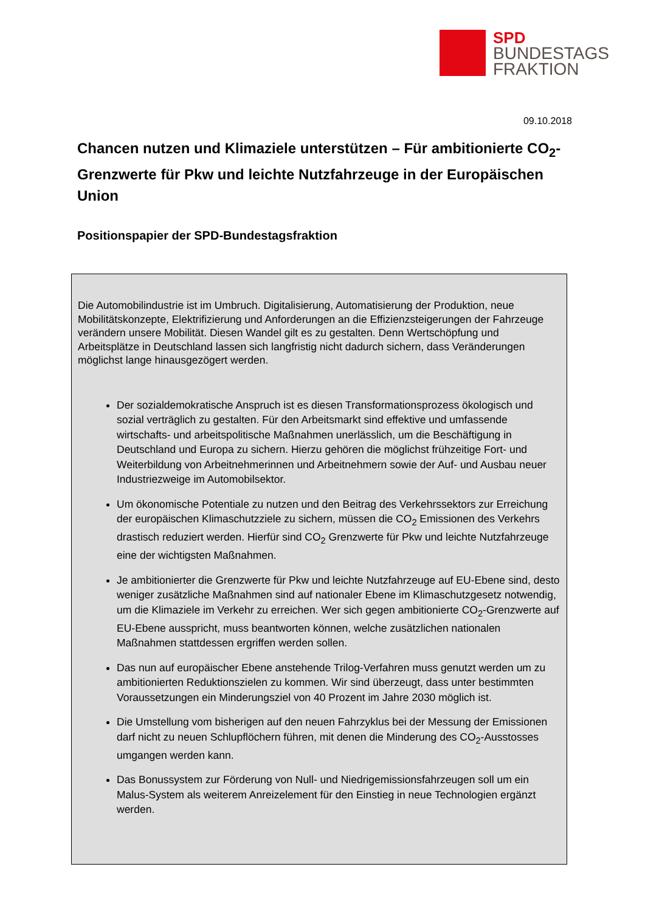SPD
BUNDESTAGS
FRAKTION
09.10.2018
Chancen nutzen und Klimaziele unterstützen – Für ambitionierte CO<sub>2</sub>-Grenzwerte für Pkw und leichte Nutzfahrzeuge in der Europäischen Union
Positionspapier der SPD-Bundestagsfraktion
Die Automobilindustrie ist im Umbruch. Digitalisierung, Automatisierung der Produktion, neue Mobilitätskonzepte, Elektrifizierung und Anforderungen an die Effizienzsteigerungen der Fahrzeuge verändern unsere Mobilität. Diesen Wandel gilt es zu gestalten. Denn Wertschöpfung und Arbeitsplätze in Deutschland lassen sich langfristig nicht dadurch sichern, dass Veränderungen möglichst lange hinausgezögert werden.
Der sozialdemokratische Anspruch ist es diesen Transformationsprozess ökologisch und sozial verträglich zu gestalten. Für den Arbeitsmarkt sind effektive und umfassende wirtschafts- und arbeitspolitische Maßnahmen unerlässlich, um die Beschäftigung in Deutschland und Europa zu sichern. Hierzu gehören die möglichst frühzeitige Fort- und Weiterbildung von Arbeitnehmerinnen und Arbeitnehmern sowie der Auf- und Ausbau neuer Industriezweige im Automobilsektor.
Um ökonomische Potentiale zu nutzen und den Beitrag des Verkehrssektors zur Erreichung der europäischen Klimaschutzziele zu sichern, müssen die CO<sub>2</sub> Emissionen des Verkehrs drastisch reduziert werden. Hierfür sind CO<sub>2</sub> Grenzwerte für Pkw und leichte Nutzfahrzeuge eine der wichtigsten Maßnahmen.
Je ambitionierter die Grenzwerte für Pkw und leichte Nutzfahrzeuge auf EU-Ebene sind, desto weniger zusätzliche Maßnahmen sind auf nationaler Ebene im Klimaschutzgesetz notwendig, um die Klimaziele im Verkehr zu erreichen. Wer sich gegen ambitionierte CO<sub>2</sub>-Grenzwerte auf EU-Ebene ausspricht, muss beantworten können, welche zusätzlichen nationalen Maßnahmen stattdessen ergriffen werden sollen.
Das nun auf europäischer Ebene anstehende Trilog-Verfahren muss genutzt werden um zu ambitionierten Reduktionszielen zu kommen. Wir sind überzeugt, dass unter bestimmten Voraussetzungen ein Minderungsziel von 40 Prozent im Jahre 2030 möglich ist.
Die Umstellung vom bisherigen auf den neuen Fahrzyklus bei der Messung der Emissionen darf nicht zu neuen Schlupflöchern führen, mit denen die Minderung des CO<sub>2</sub>-Ausstosses umgangen werden kann.
Das Bonussystem zur Förderung von Null- und Niedrigemissionsfahrzeugen soll um ein Malus-System als weiterem Anreizelement für den Einstieg in neue Technologien ergänzt werden.